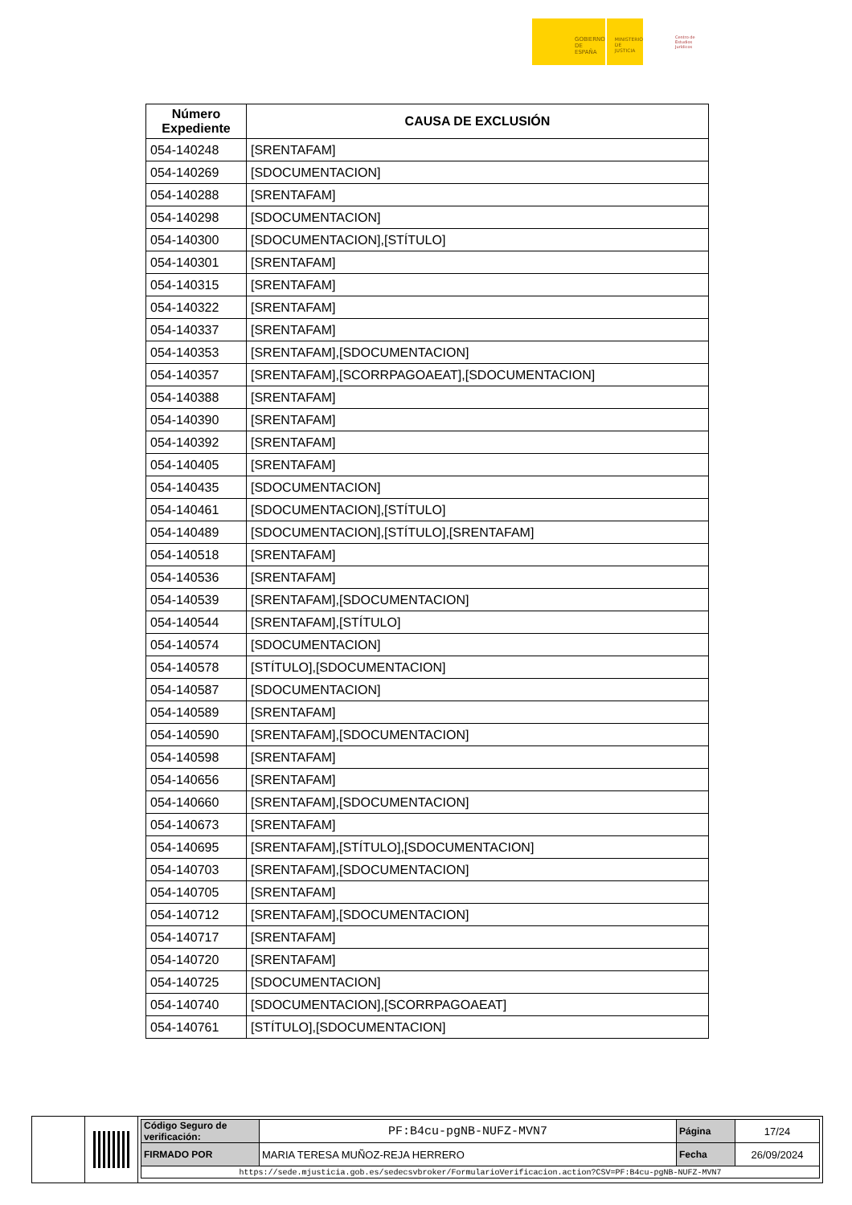GOBIERNO DE ESPAÑA
MINISTERIO DE JUSTICIA
Centro de Estudios Jurídicos
| Número Expediente | CAUSA DE EXCLUSIÓN |
| --- | --- |
| 054-140248 | [SRENTAFAM] |
| 054-140269 | [SDOCUMENTACION] |
| 054-140288 | [SRENTAFAM] |
| 054-140298 | [SDOCUMENTACION] |
| 054-140300 | [SDOCUMENTACION],[STÍTULO] |
| 054-140301 | [SRENTAFAM] |
| 054-140315 | [SRENTAFAM] |
| 054-140322 | [SRENTAFAM] |
| 054-140337 | [SRENTAFAM] |
| 054-140353 | [SRENTAFAM],[SDOCUMENTACION] |
| 054-140357 | [SRENTAFAM],[SCORRPAGOAEAT],[SDOCUMENTACION] |
| 054-140388 | [SRENTAFAM] |
| 054-140390 | [SRENTAFAM] |
| 054-140392 | [SRENTAFAM] |
| 054-140405 | [SRENTAFAM] |
| 054-140435 | [SDOCUMENTACION] |
| 054-140461 | [SDOCUMENTACION],[STÍTULO] |
| 054-140489 | [SDOCUMENTACION],[STÍTULO],[SRENTAFAM] |
| 054-140518 | [SRENTAFAM] |
| 054-140536 | [SRENTAFAM] |
| 054-140539 | [SRENTAFAM],[SDOCUMENTACION] |
| 054-140544 | [SRENTAFAM],[STÍTULO] |
| 054-140574 | [SDOCUMENTACION] |
| 054-140578 | [STÍTULO],[SDOCUMENTACION] |
| 054-140587 | [SDOCUMENTACION] |
| 054-140589 | [SRENTAFAM] |
| 054-140590 | [SRENTAFAM],[SDOCUMENTACION] |
| 054-140598 | [SRENTAFAM] |
| 054-140656 | [SRENTAFAM] |
| 054-140660 | [SRENTAFAM],[SDOCUMENTACION] |
| 054-140673 | [SRENTAFAM] |
| 054-140695 | [SRENTAFAM],[STÍTULO],[SDOCUMENTACION] |
| 054-140703 | [SRENTAFAM],[SDOCUMENTACION] |
| 054-140705 | [SRENTAFAM] |
| 054-140712 | [SRENTAFAM],[SDOCUMENTACION] |
| 054-140717 | [SRENTAFAM] |
| 054-140720 | [SRENTAFAM] |
| 054-140725 | [SDOCUMENTACION] |
| 054-140740 | [SDOCUMENTACION],[SCORRPAGOAEAT] |
| 054-140761 | [STÍTULO],[SDOCUMENTACION] |
| Código Seguro de verificación: | PF:B4cu-pgNB-NUFZ-MVN7 | Página | 17/24 |
| FIRMADO POR | MARIA TERESA MUÑOZ-REJA HERRERO | Fecha | 26/09/2024 |
| https://sede.mjusticia.gob.es/sedecsvbroker/FormularioVerificacion.action?CSV=PF:B4cu-pgNB-NUFZ-MVN7 | | | |